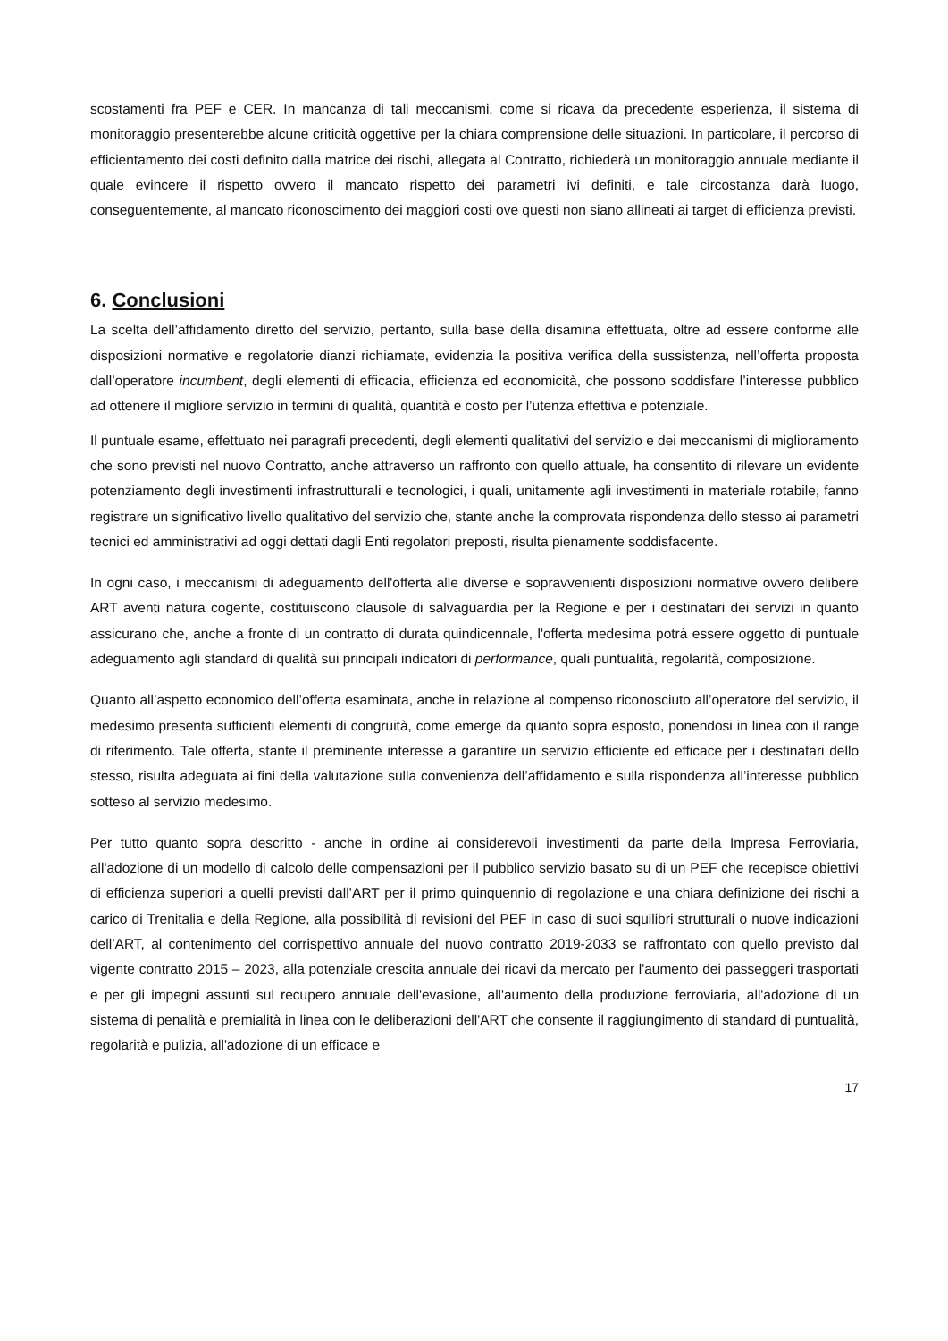scostamenti fra PEF e CER. In mancanza di tali meccanismi, come si ricava da precedente esperienza, il sistema di monitoraggio presenterebbe alcune criticità oggettive per la chiara comprensione delle situazioni. In particolare, il percorso di efficientamento dei costi definito dalla matrice dei rischi, allegata al Contratto, richiederà un monitoraggio annuale mediante il quale evincere il rispetto ovvero il mancato rispetto dei parametri ivi definiti, e tale circostanza darà luogo, conseguentemente, al mancato riconoscimento dei maggiori costi ove questi non siano allineati ai target di efficienza previsti.
6. Conclusioni
La scelta dell’affidamento diretto del servizio, pertanto, sulla base della disamina effettuata, oltre ad essere conforme alle disposizioni normative e regolatorie dianzi richiamate, evidenzia la positiva verifica della sussistenza, nell’offerta proposta dall’operatore incumbent, degli elementi di efficacia, efficienza ed economicità, che possono soddisfare l’interesse pubblico ad ottenere il migliore servizio in termini di qualità, quantità e costo per l’utenza effettiva e potenziale.
Il puntuale esame, effettuato nei paragrafi precedenti, degli elementi qualitativi del servizio e dei meccanismi di miglioramento che sono previsti nel nuovo Contratto, anche attraverso un raffronto con quello attuale, ha consentito di rilevare un evidente potenziamento degli investimenti infrastrutturali e tecnologici, i quali, unitamente agli investimenti in materiale rotabile, fanno registrare un significativo livello qualitativo del servizio che, stante anche la comprovata rispondenza dello stesso ai parametri tecnici ed amministrativi ad oggi dettati dagli Enti regolatori preposti, risulta pienamente soddisfacente.
In ogni caso, i meccanismi di adeguamento dell'offerta alle diverse e sopravvenienti disposizioni normative ovvero delibere ART aventi natura cogente, costituiscono clausole di salvaguardia per la Regione e per i destinatari dei servizi in quanto assicurano che, anche a fronte di un contratto di durata quindicennale, l'offerta medesima potrà essere oggetto di puntuale adeguamento agli standard di qualità sui principali indicatori di performance, quali puntualità, regolarità, composizione.
Quanto all’aspetto economico dell’offerta esaminata, anche in relazione al compenso riconosciuto all’operatore del servizio, il medesimo presenta sufficienti elementi di congruità, come emerge da quanto sopra esposto, ponendosi in linea con il range di riferimento. Tale offerta, stante il preminente interesse a garantire un servizio efficiente ed efficace per i destinatari dello stesso, risulta adeguata ai fini della valutazione sulla convenienza dell’affidamento e sulla rispondenza all’interesse pubblico sotteso al servizio medesimo.
Per tutto quanto sopra descritto - anche in ordine ai considerevoli investimenti da parte della Impresa Ferroviaria, all'adozione di un modello di calcolo delle compensazioni per il pubblico servizio basato su di un PEF che recepisce obiettivi di efficienza superiori a quelli previsti dall’ART per il primo quinquennio di regolazione e una chiara definizione dei rischi a carico di Trenitalia e della Regione, alla possibilità di revisioni del PEF in caso di suoi squilibri strutturali o nuove indicazioni dell’ART, al contenimento del corrispettivo annuale del nuovo contratto 2019-2033 se raffrontato con quello previsto dal vigente contratto 2015 – 2023, alla potenziale crescita annuale dei ricavi da mercato per l'aumento dei passeggeri trasportati e per gli impegni assunti sul recupero annuale dell'evasione, all'aumento della produzione ferroviaria, all'adozione di un sistema di penalità e premialità in linea con le deliberazioni dell'ART che consente il raggiungimento di standard di puntualità, regolarità e pulizia, all'adozione di un efficace e
17